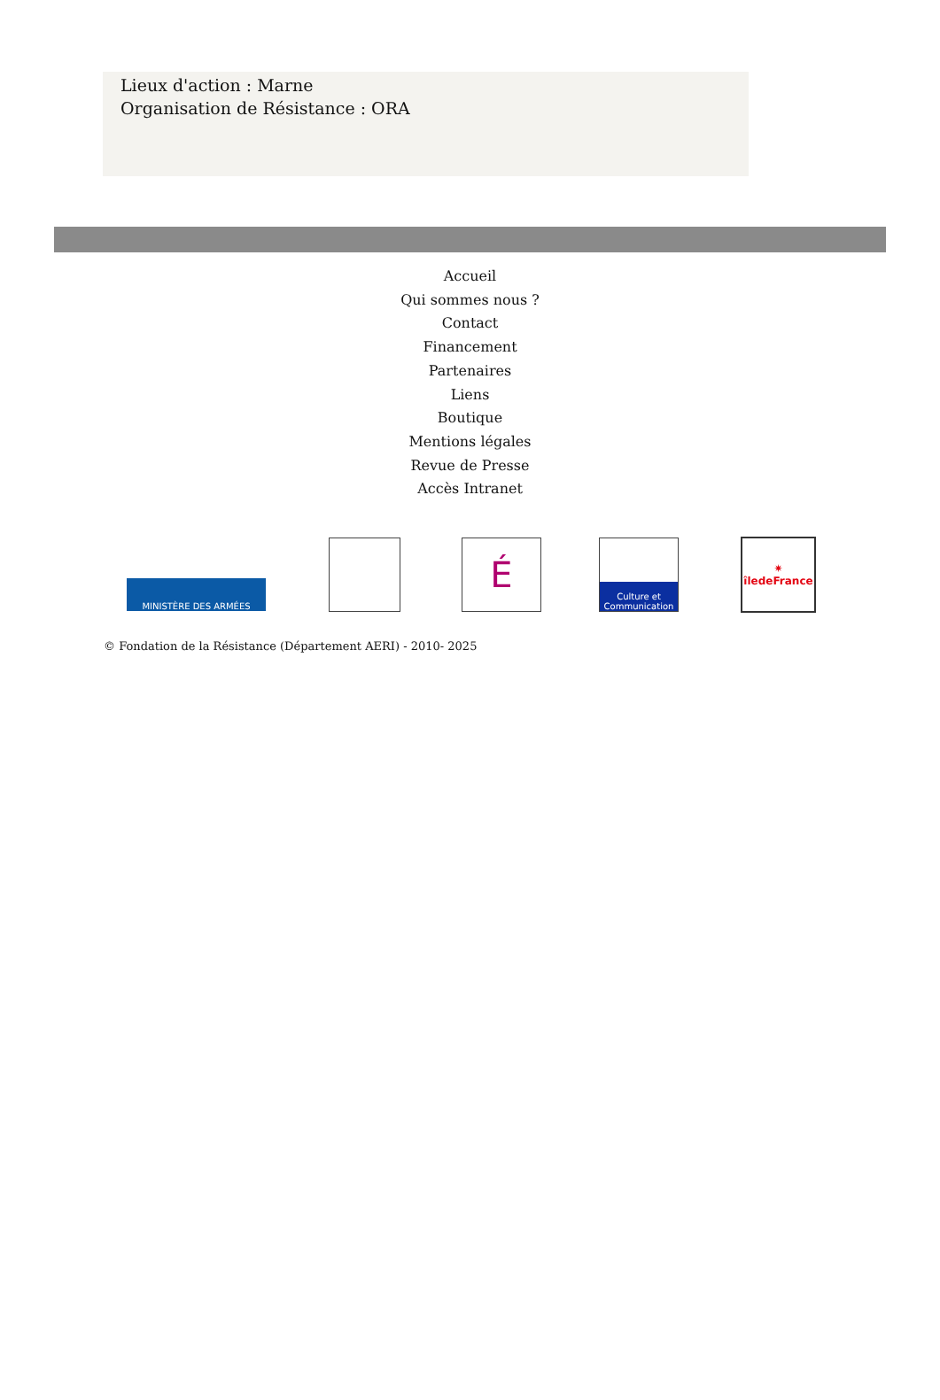Lieux d'action : Marne
Organisation de Résistance : ORA
Accueil
Qui sommes nous ?
Contact
Financement
Partenaires
Liens
Boutique
Mentions légales
Revue de Presse
Accès Intranet
MINISTÈRE DES ARMÉES
É
Culture et Communication
✷
îledeFrance
© Fondation de la Résistance (Département AERI) - 2010- 2025